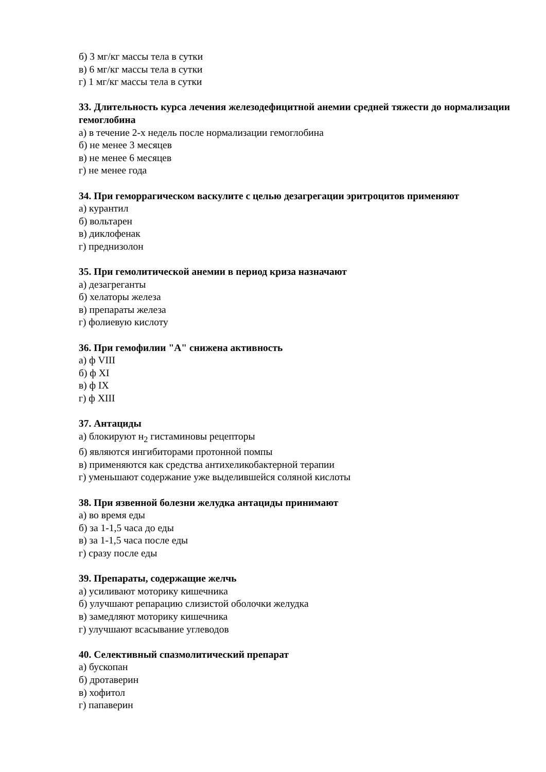б) 3 мг/кг массы тела в сутки
в) 6 мг/кг массы тела в сутки
г) 1 мг/кг массы тела в сутки
33. Длительность курса лечения железодефицитной анемии средней тяжести до нормализации гемоглобина
а) в течение 2-х недель после нормализации гемоглобина
б) не менее 3 месяцев
в) не менее 6 месяцев
г) не менее года
34. При геморрагическом васкулите с целью дезагрегации эритроцитов применяют
а) курантил
б) вольтарен
в) диклофенак
г) преднизолон
35. При гемолитической анемии в период криза назначают
а) дезагреганты
б) хелаторы железа
в) препараты железа
г) фолиевую кислоту
36. При гемофилии "А" снижена активность
а) ф VIII
б) ф XI
в) ф IX
г) ф XIII
37. Антациды
а) блокируют н<sub>2</sub> гистаминовы рецепторы
б) являются ингибиторами протонной помпы
в) применяются как средства антихеликобактерной терапии
г) уменьшают содержание уже выделившейся соляной кислоты
38. При язвенной болезни желудка антациды принимают
а) во время еды
б) за 1-1,5 часа до еды
в) за 1-1,5 часа после еды
г) сразу после еды
39. Препараты, содержащие желчь
а) усиливают моторику кишечника
б) улучшают репарацию слизистой оболочки желудка
в) замедляют моторику кишечника
г) улучшают всасывание углеводов
40. Селективный спазмолитический препарат
а) бускопан
б) дротаверин
в) хофитол
г) папаверин